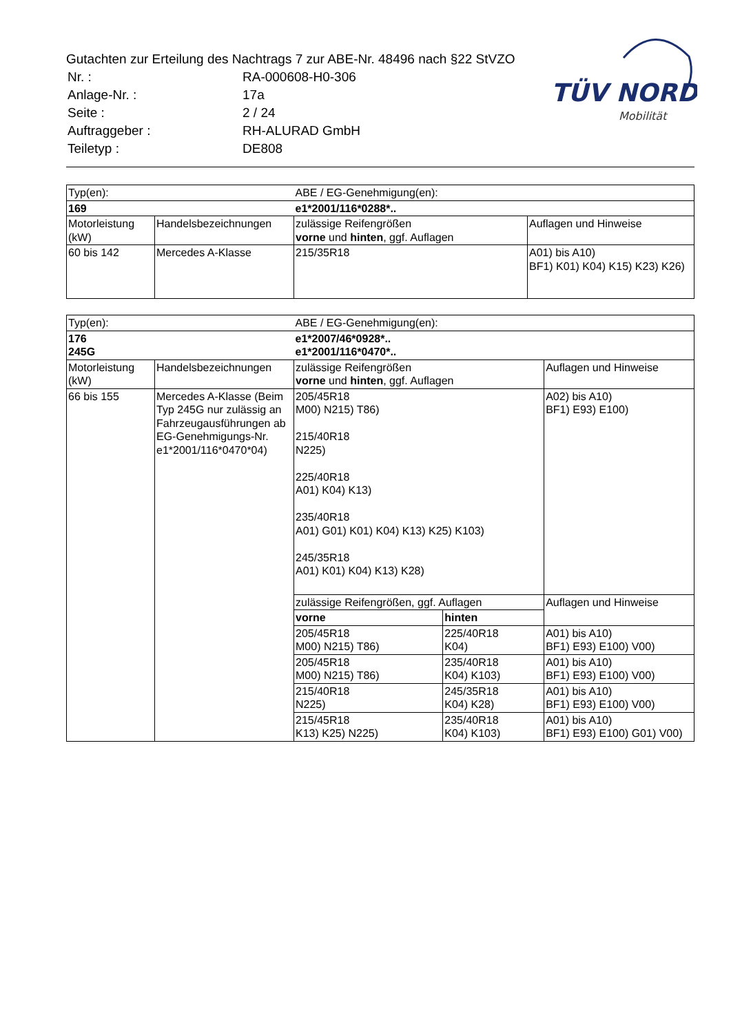Gutachten zur Erteilung des Nachtrags 7 zur ABE-Nr. 48496 nach §22 StVZO
| Nr. : | RA-000608-H0-306 |
| Anlage-Nr. : | 17a |
| Seite : | 2 / 24 |
| Auftraggeber : | RH-ALURAD GmbH |
| Teiletyp : | DE808 |
TÜV NORD
Mobilität
| Typ(en): | | ABE / EG-Genehmigung(en): | |
| 169 | | e1*2001/116*0288*.. | |
| Motorleistung (kW) | Handelsbezeichnungen | zulässige Reifengrößen vorne und hinten , ggf. Auflagen | Auflagen und Hinweise |
| 60 bis 142 | Mercedes A-Klasse | 215/35R18 | A01) bis A10) BF1) K01) K04) K15) K23) K26) |
| Typ(en): | | ABE / EG-Genehmigung(en): | | |
| 176 245G | | e1*2007/46*0928*.. e1*2001/116*0470*.. | | |
| Motorleistung (kW) | Handelsbezeichnungen | zulässige Reifengrößen vorne und hinten , ggf. Auflagen | | Auflagen und Hinweise |
| 66 bis 155 | Mercedes A-Klasse (Beim Typ 245G nur zulässig an Fahrzeugausführungen ab EG-Genehmigungs-Nr. e1*2001/116*0470*04) | 205/45R18 M00) N215) T86) 215/40R18 N225) 225/40R18 A01) K04) K13) 235/40R18 A01) G01) K01) K04) K13) K25) K103) 245/35R18 A01) K01) K04) K13) K28) | | A02) bis A10) BF1) E93) E100) |
| | | zulässige Reifengrößen, ggf. Auflagen | | Auflagen und Hinweise |
| | | vorne | hinten | |
| | | 205/45R18 M00) N215) T86) | 225/40R18 K04) | A01) bis A10) BF1) E93) E100) V00) |
| | | 205/45R18 M00) N215) T86) | 235/40R18 K04) K103) | A01) bis A10) BF1) E93) E100) V00) |
| | | 215/40R18 N225) | 245/35R18 K04) K28) | A01) bis A10) BF1) E93) E100) V00) |
| | | 215/45R18 K13) K25) N225) | 235/40R18 K04) K103) | A01) bis A10) BF1) E93) E100) G01) V00) |